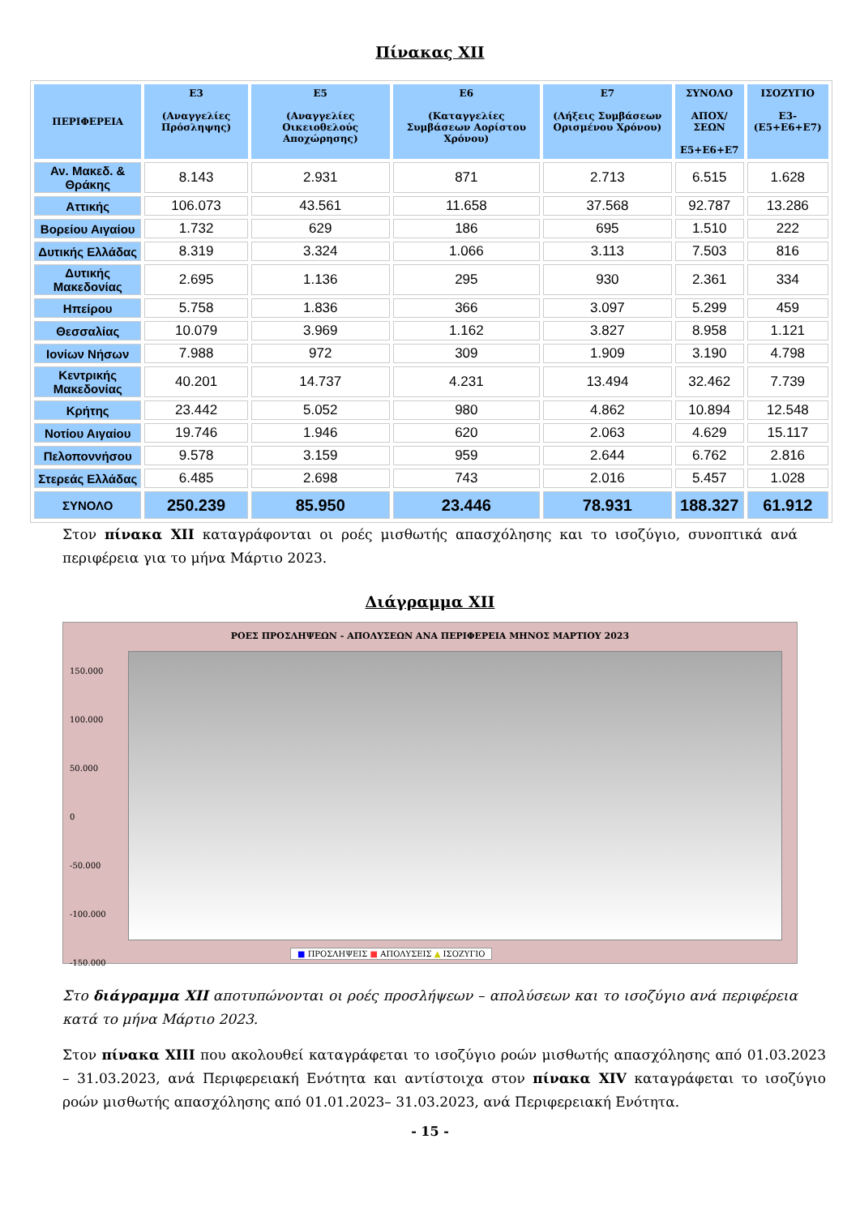Πίνακας XII
| ΠΕΡΙΦΕΡΕΙΑ | Ε3 (Αναγγελίες Πρόσληψης) | Ε5 (Αναγγελίες Οικειοθελούς Αποχώρησης) | Ε6 (Καταγγελίες Συμβάσεων Αορίστου Χρόνου) | Ε7 (Λήξεις Συμβάσεων Ορισμένου Χρόνου) | ΣΥΝΟΛΟ ΑΠΟΧ/ΣΕΩΝ Ε5+Ε6+Ε7 | ΙΣΟΖΥΓΙΟ Ε3-(Ε5+Ε6+Ε7) |
| --- | --- | --- | --- | --- | --- | --- |
| Αν. Μακεδ. & Θράκης | 8.143 | 2.931 | 871 | 2.713 | 6.515 | 1.628 |
| Αττικής | 106.073 | 43.561 | 11.658 | 37.568 | 92.787 | 13.286 |
| Βορείου Αιγαίου | 1.732 | 629 | 186 | 695 | 1.510 | 222 |
| Δυτικής Ελλάδας | 8.319 | 3.324 | 1.066 | 3.113 | 7.503 | 816 |
| Δυτικής Μακεδονίας | 2.695 | 1.136 | 295 | 930 | 2.361 | 334 |
| Ηπείρου | 5.758 | 1.836 | 366 | 3.097 | 5.299 | 459 |
| Θεσσαλίας | 10.079 | 3.969 | 1.162 | 3.827 | 8.958 | 1.121 |
| Ιονίων Νήσων | 7.988 | 972 | 309 | 1.909 | 3.190 | 4.798 |
| Κεντρικής Μακεδονίας | 40.201 | 14.737 | 4.231 | 13.494 | 32.462 | 7.739 |
| Κρήτης | 23.442 | 5.052 | 980 | 4.862 | 10.894 | 12.548 |
| Νοτίου Αιγαίου | 19.746 | 1.946 | 620 | 2.063 | 4.629 | 15.117 |
| Πελοποννήσου | 9.578 | 3.159 | 959 | 2.644 | 6.762 | 2.816 |
| Στερεάς Ελλάδας | 6.485 | 2.698 | 743 | 2.016 | 5.457 | 1.028 |
| ΣΥΝΟΛΟ | 250.239 | 85.950 | 23.446 | 78.931 | 188.327 | 61.912 |
Στον πίνακα XII καταγράφονται οι ροές μισθωτής απασχόλησης και το ισοζύγιο, συνοπτικά ανά περιφέρεια για το μήνα Μάρτιο 2023.
Διάγραμμα XII
ΡΟΕΣ ΠΡΟΣΛΗΨΕΩΝ - ΑΠΟΛΥΣΕΩΝ ΑΝΑ ΠΕΡΙΦΕΡΕΙΑ ΜΗΝΟΣ ΜΑΡΤΙΟΥ 2023
150.000
100.000
50.000
0
-50.000
-100.000
-150.000
■ ΠΡΟΣΛΗΨΕΙΣ ■ ΑΠΟΛΥΣΕΙΣ ▲ ΙΣΟΖΥΓΙΟ
Στο διάγραμμα XII αποτυπώνονται οι ροές προσλήψεων – απολύσεων και το ισοζύγιο ανά περιφέρεια κατά το μήνα Μάρτιο 2023.
Στον πίνακα XIII που ακολουθεί καταγράφεται το ισοζύγιο ροών μισθωτής απασχόλησης από 01.03.2023 – 31.03.2023, ανά Περιφερειακή Ενότητα και αντίστοιχα στον πίνακα XIV καταγράφεται το ισοζύγιο ροών μισθωτής απασχόλησης από 01.01.2023– 31.03.2023, ανά Περιφερειακή Ενότητα.
- 15 -